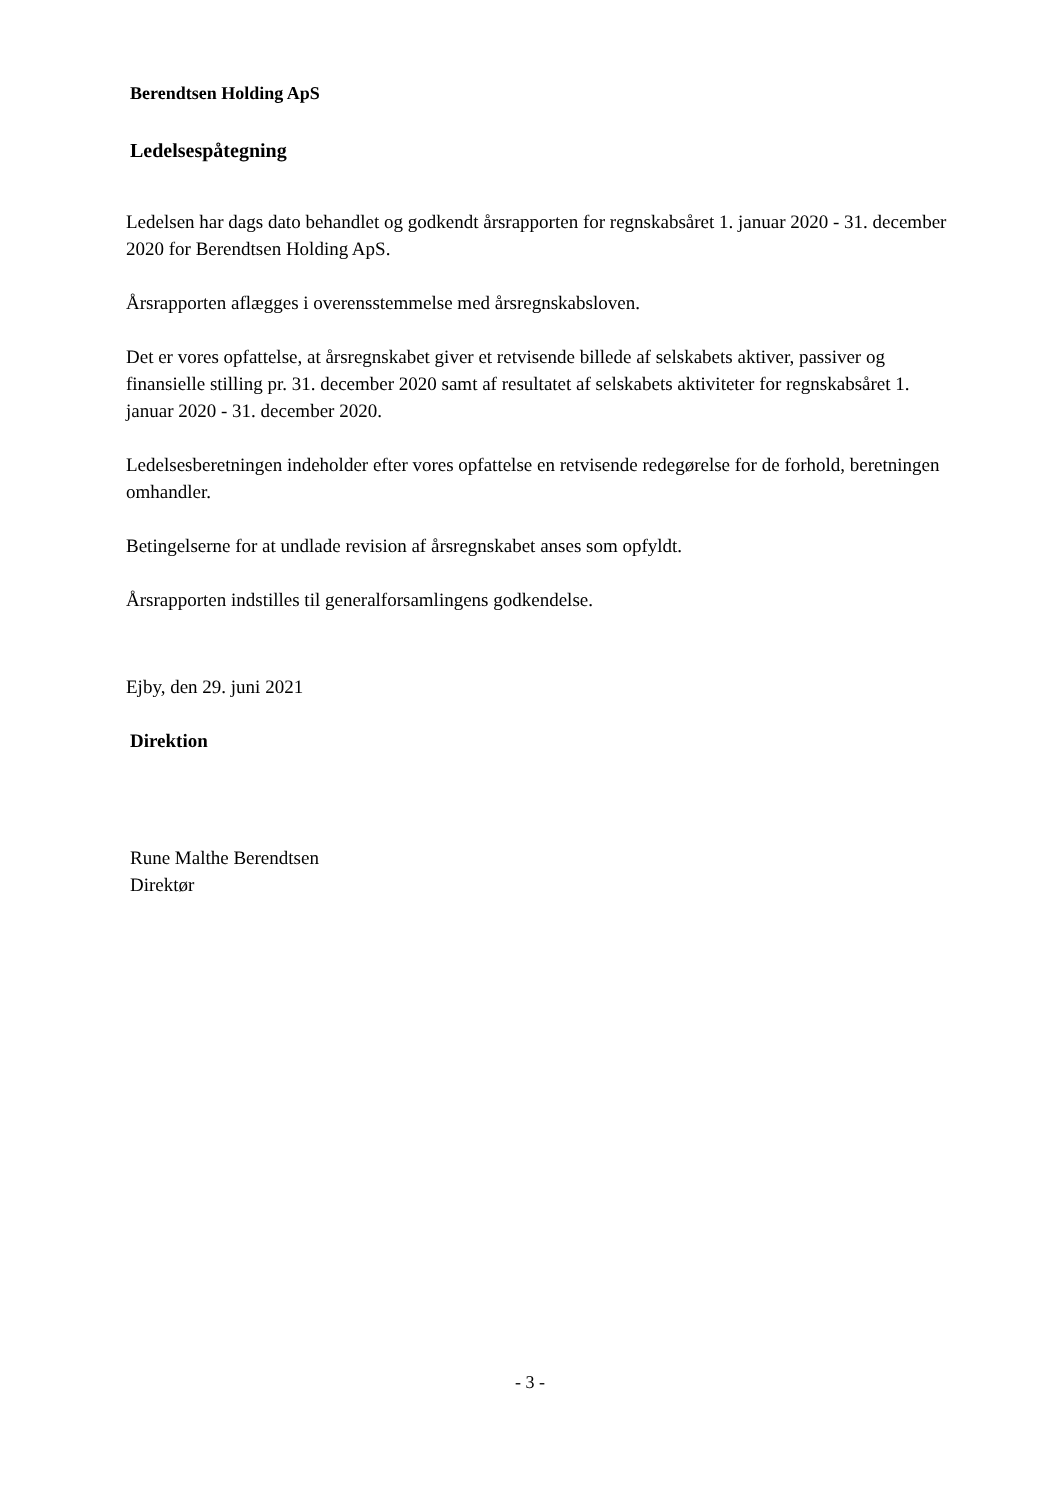Berendtsen Holding ApS
Ledelsespåtegning
Ledelsen har dags dato behandlet og godkendt årsrapporten for regnskabsåret 1. januar 2020 - 31. december 2020 for Berendtsen Holding ApS.
Årsrapporten aflægges i overensstemmelse med årsregnskabsloven.
Det er vores opfattelse, at årsregnskabet giver et retvisende billede af selskabets aktiver, passiver og finansielle stilling pr. 31. december 2020 samt af resultatet af selskabets aktiviteter for regnskabsåret 1. januar 2020 - 31. december 2020.
Ledelsesberetningen indeholder efter vores opfattelse en retvisende redegørelse for de forhold, beretningen omhandler.
Betingelserne for at undlade revision af årsregnskabet anses som opfyldt.
Årsrapporten indstilles til generalforsamlingens godkendelse.
Ejby, den 29. juni 2021
Direktion
Rune Malthe Berendtsen
Direktør
- 3 -